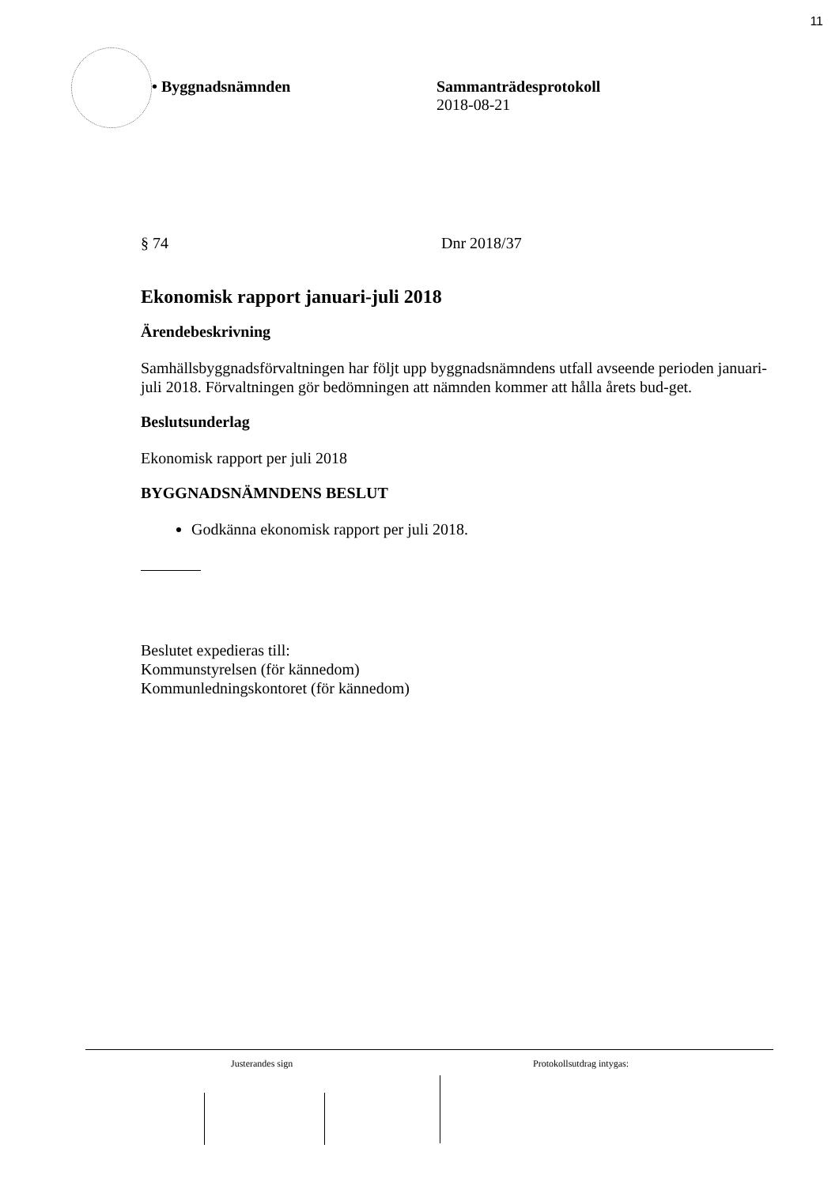11
• Byggnadsnämnden Sammanträdesprotokoll
2018-08-21
§ 74 Dnr 2018/37
Ekonomisk rapport januari-juli 2018
Ärendebeskrivning
Samhällsbyggnadsförvaltningen har följt upp byggnadsnämndens utfall avseende perioden januari-juli 2018. Förvaltningen gör bedömningen att nämnden kommer att hålla årets bud-get.
Beslutsunderlag
Ekonomisk rapport per juli 2018
BYGGNADSNÄMNDENS BESLUT
Godkänna ekonomisk rapport per juli 2018.
Beslutet expedieras till:
Kommunstyrelsen (för kännedom)
Kommunledningskontoret (för kännedom)
Justerandes sign Protokollsutdrag intygas: